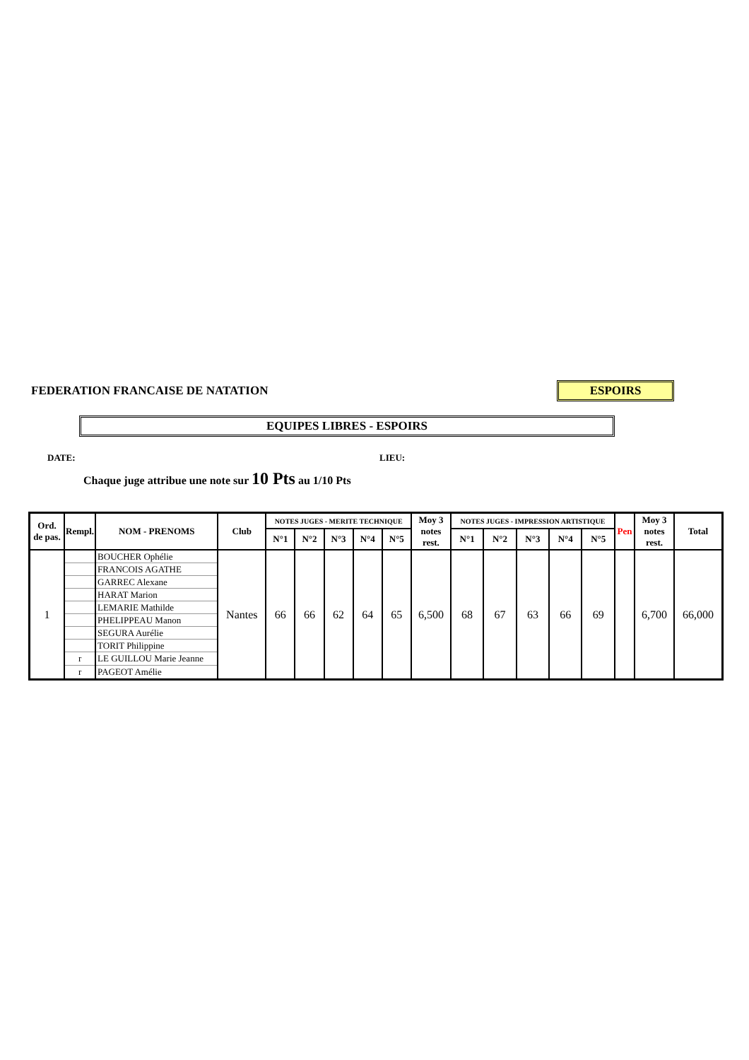FEDERATION FRANCAISE DE NATATION ESPOIRS
EQUIPES LIBRES - ESPOIRS
DATE: LIEU:
Chaque juge attribue une note sur 10 Pts au 1/10 Pts
| Ord. de pas. | Rempl. | NOM - PRENOMS | Club | NOTES JUGES - MERITE TECHNIQUE | | | | | Moy 3 notes rest. | NOTES JUGES - IMPRESSION ARTISTIQUE | | | | | Pen | Moy 3 notes rest. | Total |
| --- | --- | --- | --- | --- | --- | --- | --- | --- | --- | --- | --- | --- | --- | --- | --- | --- | --- |
| | | | | N°1 | N°2 | N°3 | N°4 | N°5 | | N°1 | N°2 | N°3 | N°4 | N°5 | | | |
| 1 | | BOUCHER Ophélie | Nantes | 66 | 66 | 62 | 64 | 65 | 6,500 | 68 | 67 | 63 | 66 | 69 | | 6,700 | 66,000 |
| | | FRANCOIS AGATHE | | | | | | | | | | | | | | | |
| | | GARREC Alexane | | | | | | | | | | | | | | | |
| | | HARAT Marion | | | | | | | | | | | | | | | |
| | | LEMARIE Mathilde | | | | | | | | | | | | | | | |
| | | PHELIPPEAU Manon | | | | | | | | | | | | | | | |
| | | SEGURA Aurélie | | | | | | | | | | | | | | | |
| | | TORIT Philippine | | | | | | | | | | | | | | | |
| | r | LE GUILLOU Marie Jeanne | | | | | | | | | | | | | | | |
| | r | PAGEOT Amélie | | | | | | | | | | | | | | | |